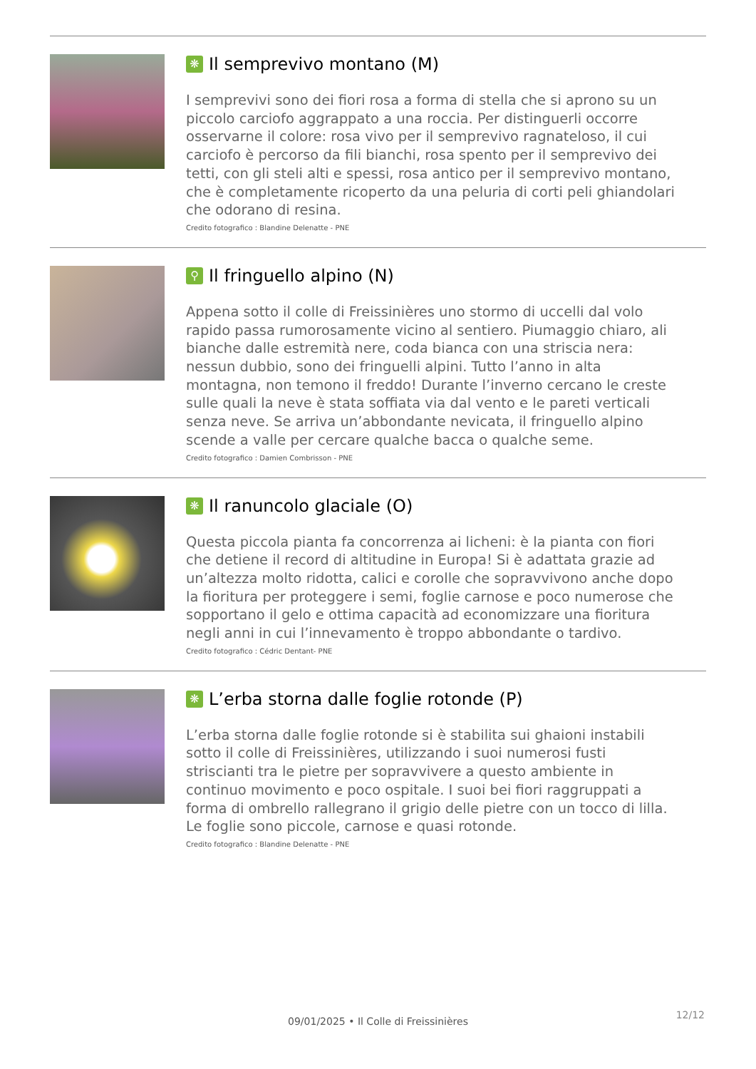❋ Il semprevivo montano (M)
I semprevivi sono dei fiori rosa a forma di stella che si aprono su un piccolo carciofo aggrappato a una roccia. Per distinguerli occorre osservarne il colore: rosa vivo per il semprevivo ragnateloso, il cui carciofo è percorso da fili bianchi, rosa spento per il semprevivo dei tetti, con gli steli alti e spessi, rosa antico per il semprevivo montano, che è completamente ricoperto da una peluria di corti peli ghiandolari che odorano di resina.
Credito fotografico : Blandine Delenatte - PNE
⚲ Il fringuello alpino (N)
Appena sotto il colle di Freissinières uno stormo di uccelli dal volo rapido passa rumorosamente vicino al sentiero. Piumaggio chiaro, ali bianche dalle estremità nere, coda bianca con una striscia nera: nessun dubbio, sono dei fringuelli alpini. Tutto l’anno in alta montagna, non temono il freddo! Durante l’inverno cercano le creste sulle quali la neve è stata soffiata via dal vento e le pareti verticali senza neve. Se arriva un’abbondante nevicata, il fringuello alpino scende a valle per cercare qualche bacca o qualche seme.
Credito fotografico : Damien Combrisson - PNE
❋ Il ranuncolo glaciale (O)
Questa piccola pianta fa concorrenza ai licheni: è la pianta con fiori che detiene il record di altitudine in Europa! Si è adattata grazie ad un’altezza molto ridotta, calici e corolle che sopravvivono anche dopo la fioritura per proteggere i semi, foglie carnose e poco numerose che sopportano il gelo e ottima capacità ad economizzare una fioritura negli anni in cui l’innevamento è troppo abbondante o tardivo.
Credito fotografico : Cédric Dentant- PNE
❋ L’erba storna dalle foglie rotonde (P)
L’erba storna dalle foglie rotonde si è stabilita sui ghaioni instabili sotto il colle di Freissinières, utilizzando i suoi numerosi fusti striscianti tra le pietre per sopravvivere a questo ambiente in continuo movimento e poco ospitale. I suoi bei fiori raggruppati a forma di ombrello rallegrano il grigio delle pietre con un tocco di lilla. Le foglie sono piccole, carnose e quasi rotonde.
Credito fotografico : Blandine Delenatte - PNE
12/12
09/01/2025 • Il Colle di Freissinières